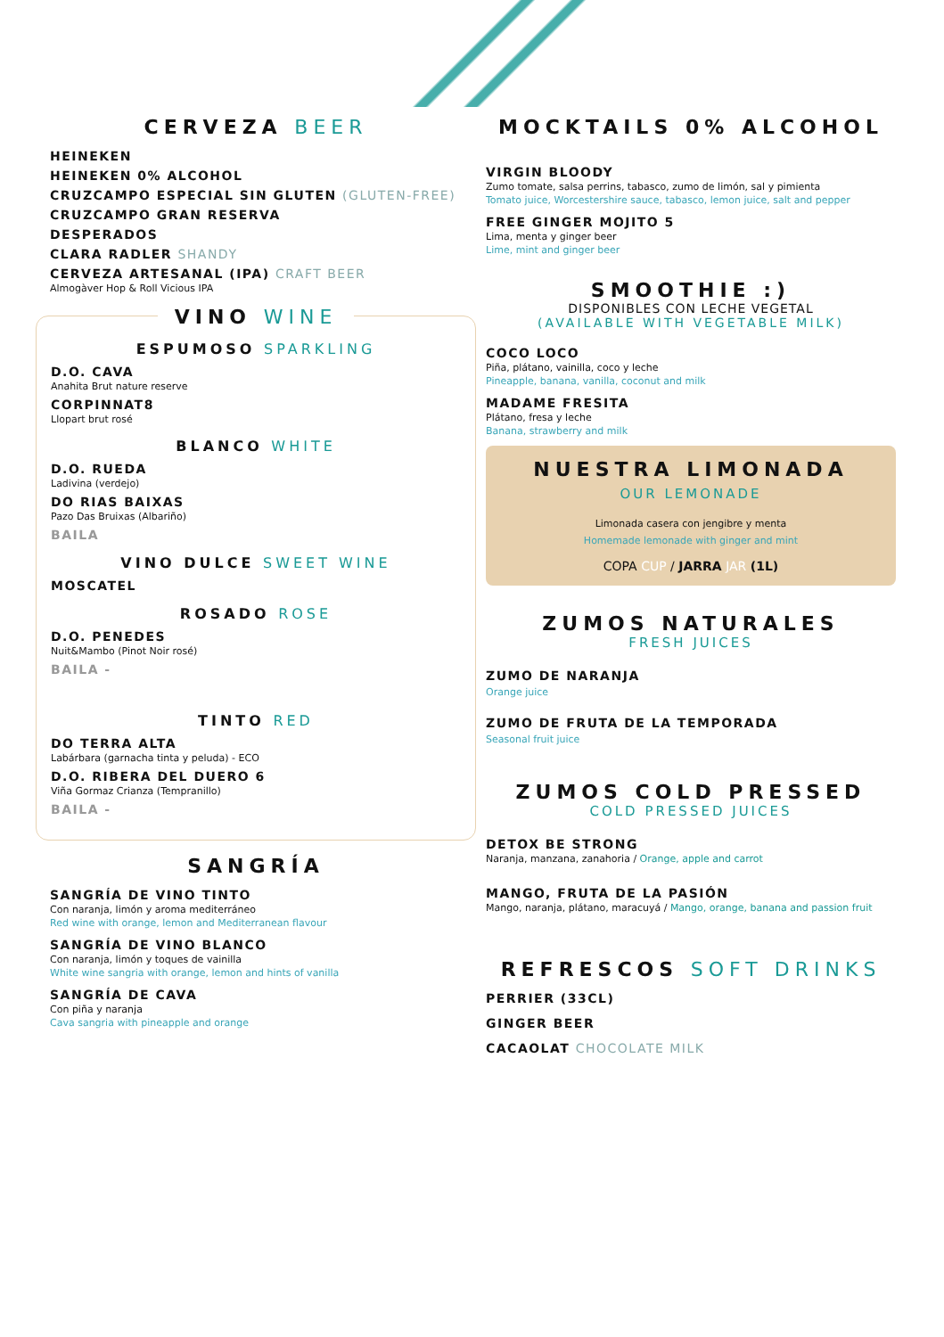CERVEZA BEER
HEINEKEN
HEINEKEN 0% ALCOHOL
CRUZCAMPO ESPECIAL SIN GLUTEN (GLUTEN-FREE)
CRUZCAMPO GRAN RESERVA
DESPERADOS
CLARA RADLER SHANDY
CERVEZA ARTESANAL (IPA) CRAFT BEER
Almogàver Hop & Roll Vicious IPA
VINO WINE
ESPUMOSO SPARKLING
D.O. CAVA
Anahita Brut nature reserve
CORPINNAT8
Llopart brut rosé
BLANCO WHITE
D.O. RUEDA
Ladivina (verdejo)
DO RIAS BAIXAS
Pazo Das Bruixas (Albariño)
BAILA
VINO DULCE SWEET WINE
MOSCATEL
ROSADO ROSE
D.O. PENEDES
Nuit&Mambo (Pinot Noir rosé)
BAILA -
TINTO RED
DO TERRA ALTA
Labárbara (garnacha tinta y peluda) - ECO
D.O. RIBERA DEL DUERO 6
Viña Gormaz Crianza (Tempranillo)
BAILA -
SANGRÍA
SANGRÍA DE VINO TINTO
Con naranja, limón y aroma mediterráneo
Red wine with orange, lemon and Mediterranean flavour
SANGRÍA DE VINO BLANCO
Con naranja, limón y toques de vainilla
White wine sangria with orange, lemon and hints of vanilla
SANGRÍA DE CAVA
Con piña y naranja
Cava sangria with pineapple and orange
MOCKTAILS 0% ALCOHOL
VIRGIN BLOODY
Zumo tomate, salsa perrins, tabasco, zumo de limón, sal y pimienta
Tomato juice, Worcestershire sauce, tabasco, lemon juice, salt and pepper
FREE GINGER MOJITO 5
Lima, menta y ginger beer
Lime, mint and ginger beer
SMOOTHIE :)
DISPONIBLES CON LECHE VEGETAL
(AVAILABLE WITH VEGETABLE MILK)
COCO LOCO
Piña, plátano, vainilla, coco y leche
Pineapple, banana, vanilla, coconut and milk
MADAME FRESITA
Plátano, fresa y leche
Banana, strawberry and milk
NUESTRA LIMONADA
OUR LEMONADE
Limonada casera con jengibre y menta
Homemade lemonade with ginger and mint
COPA CUP / JARRA JAR (1L)
ZUMOS NATURALES
FRESH JUICES
ZUMO DE NARANJA
Orange juice
ZUMO DE FRUTA DE LA TEMPORADA
Seasonal fruit juice
ZUMOS COLD PRESSED
COLD PRESSED JUICES
DETOX BE STRONG
Naranja, manzana, zanahoria / Orange, apple and carrot
MANGO, FRUTA DE LA PASIÓN
Mango, naranja, plátano, maracuyá / Mango, orange, banana and passion fruit
REFRESCOS SOFT DRINKS
PERRIER (33CL)
GINGER BEER
CACAOLAT CHOCOLATE MILK